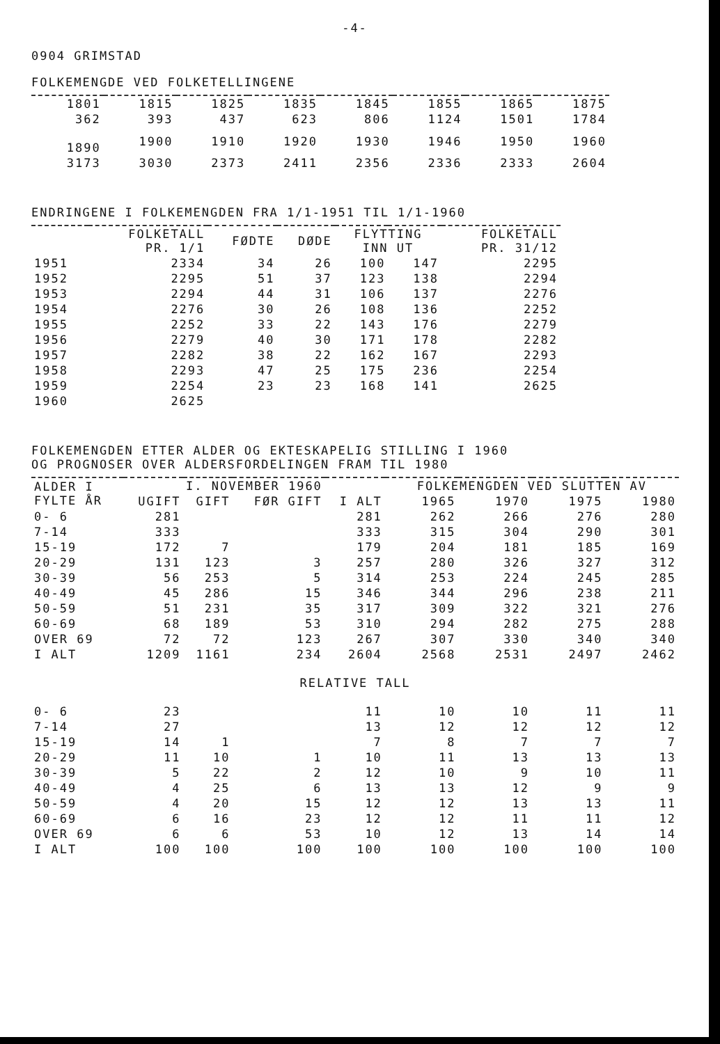-4-
0904 GRIMSTAD
FOLKEMENGDE VED FOLKETELLINGENE
| 1801 | 1815 | 1825 | 1835 | 1845 | 1855 | 1865 | 1875 |
| 362 | 393 | 437 | 623 | 806 | 1124 | 1501 | 1784 |
| 1890 | 1900 | 1910 | 1920 | 1930 | 1946 | 1950 | 1960 |
| 3173 | 3030 | 2373 | 2411 | 2356 | 2336 | 2333 | 2604 |
ENDRINGENE I FOLKEMENGDEN FRA 1/1-1951 TIL 1/1-1960
| | FOLKETALL PR. 1/1 | FØDTE | DØDE | FLYTTING INN UT | | FOLKETALL PR. 31/12 |
| --- | --- | --- | --- | --- | --- | --- |
| 1951 | 2334 | 34 | 26 | 100 | 147 | 2295 |
| 1952 | 2295 | 51 | 37 | 123 | 138 | 2294 |
| 1953 | 2294 | 44 | 31 | 106 | 137 | 2276 |
| 1954 | 2276 | 30 | 26 | 108 | 136 | 2252 |
| 1955 | 2252 | 33 | 22 | 143 | 176 | 2279 |
| 1956 | 2279 | 40 | 30 | 171 | 178 | 2282 |
| 1957 | 2282 | 38 | 22 | 162 | 167 | 2293 |
| 1958 | 2293 | 47 | 25 | 175 | 236 | 2254 |
| 1959 | 2254 | 23 | 23 | 168 | 141 | 2625 |
| 1960 | 2625 | | | | | |
FOLKEMENGDEN ETTER ALDER OG EKTESKAPELIG STILLING I 1960
OG PROGNOSER OVER ALDERSFORDELINGEN FRAM TIL 1980
| ALDER I FYLTE ÅR | I. NOVEMBER 1960 | | | | FOLKEMENGDEN VED SLUTTEN AV | | | |
| --- | --- | --- | --- | --- | --- | --- | --- | --- |
| | UGIFT | GIFT | FØR GIFT | I ALT | 1965 | 1970 | 1975 | 1980 |
| 0- 6 | 281 | | | 281 | 262 | 266 | 276 | 280 |
| 7-14 | 333 | | | 333 | 315 | 304 | 290 | 301 |
| 15-19 | 172 | 7 | | 179 | 204 | 181 | 185 | 169 |
| 20-29 | 131 | 123 | 3 | 257 | 280 | 326 | 327 | 312 |
| 30-39 | 56 | 253 | 5 | 314 | 253 | 224 | 245 | 285 |
| 40-49 | 45 | 286 | 15 | 346 | 344 | 296 | 238 | 211 |
| 50-59 | 51 | 231 | 35 | 317 | 309 | 322 | 321 | 276 |
| 60-69 | 68 | 189 | 53 | 310 | 294 | 282 | 275 | 288 |
| OVER 69 | 72 | 72 | 123 | 267 | 307 | 330 | 340 | 340 |
| I ALT | 1209 | 1161 | 234 | 2604 | 2568 | 2531 | 2497 | 2462 |
| RELATIVE TALL | | | | | | | | |
| 0- 6 | 23 | | | 11 | 10 | 10 | 11 | 11 |
| 7-14 | 27 | | | 13 | 12 | 12 | 12 | 12 |
| 15-19 | 14 | 1 | | 7 | 8 | 7 | 7 | 7 |
| 20-29 | 11 | 10 | 1 | 10 | 11 | 13 | 13 | 13 |
| 30-39 | 5 | 22 | 2 | 12 | 10 | 9 | 10 | 11 |
| 40-49 | 4 | 25 | 6 | 13 | 13 | 12 | 9 | 9 |
| 50-59 | 4 | 20 | 15 | 12 | 12 | 13 | 13 | 11 |
| 60-69 | 6 | 16 | 23 | 12 | 12 | 11 | 11 | 12 |
| OVER 69 | 6 | 6 | 53 | 10 | 12 | 13 | 14 | 14 |
| I ALT | 100 | 100 | 100 | 100 | 100 | 100 | 100 | 100 |